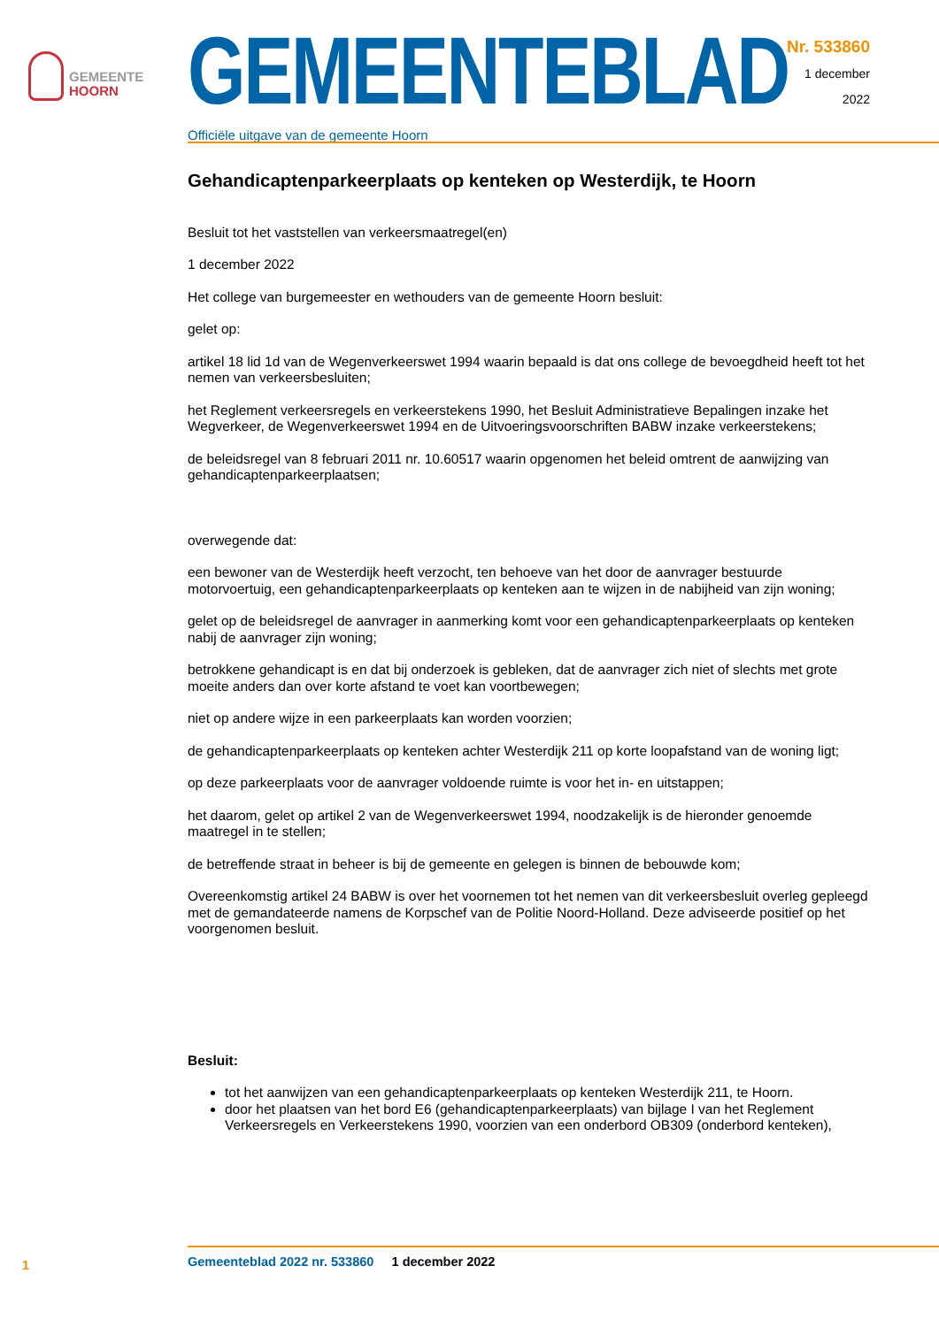GEMEENTE
HOORN
GEMEENTEBLAD
Officiële uitgave van de gemeente Hoorn
Nr. 533860
1 december
2022
Gehandicaptenparkeerplaats op kenteken op Westerdijk, te Hoorn
Besluit tot het vaststellen van verkeersmaatregel(en)
1 december 2022
Het college van burgemeester en wethouders van de gemeente Hoorn besluit:
gelet op:
artikel 18 lid 1d van de Wegenverkeerswet 1994 waarin bepaald is dat ons college de bevoegdheid heeft tot het nemen van verkeersbesluiten;
het Reglement verkeersregels en verkeerstekens 1990, het Besluit Administratieve Bepalingen inzake het Wegverkeer, de Wegenverkeerswet 1994 en de Uitvoeringsvoorschriften BABW inzake verkeerstekens;
de beleidsregel van 8 februari 2011 nr. 10.60517 waarin opgenomen het beleid omtrent de aanwijzing van gehandicaptenparkeerplaatsen;
overwegende dat:
een bewoner van de Westerdijk heeft verzocht, ten behoeve van het door de aanvrager bestuurde motorvoertuig, een gehandicaptenparkeerplaats op kenteken aan te wijzen in de nabijheid van zijn woning;
gelet op de beleidsregel de aanvrager in aanmerking komt voor een gehandicaptenparkeerplaats op kenteken nabij de aanvrager zijn woning;
betrokkene gehandicapt is en dat bij onderzoek is gebleken, dat de aanvrager zich niet of slechts met grote moeite anders dan over korte afstand te voet kan voortbewegen;
niet op andere wijze in een parkeerplaats kan worden voorzien;
de gehandicaptenparkeerplaats op kenteken achter Westerdijk 211 op korte loopafstand van de woning ligt;
op deze parkeerplaats voor de aanvrager voldoende ruimte is voor het in- en uitstappen;
het daarom, gelet op artikel 2 van de Wegenverkeerswet 1994, noodzakelijk is de hieronder genoemde maatregel in te stellen;
de betreffende straat in beheer is bij de gemeente en gelegen is binnen de bebouwde kom;
Overeenkomstig artikel 24 BABW is over het voornemen tot het nemen van dit verkeersbesluit overleg gepleegd met de gemandateerde namens de Korpschef van de Politie Noord-Holland. Deze adviseerde positief op het voorgenomen besluit.
Besluit:
tot het aanwijzen van een gehandicaptenparkeerplaats op kenteken Westerdijk 211, te Hoorn.
door het plaatsen van het bord E6 (gehandicaptenparkeerplaats) van bijlage I van het Reglement Verkeersregels en Verkeerstekens 1990, voorzien van een onderbord OB309 (onderbord kenteken),
1 Gemeenteblad 2022 nr. 533860 1 december 2022